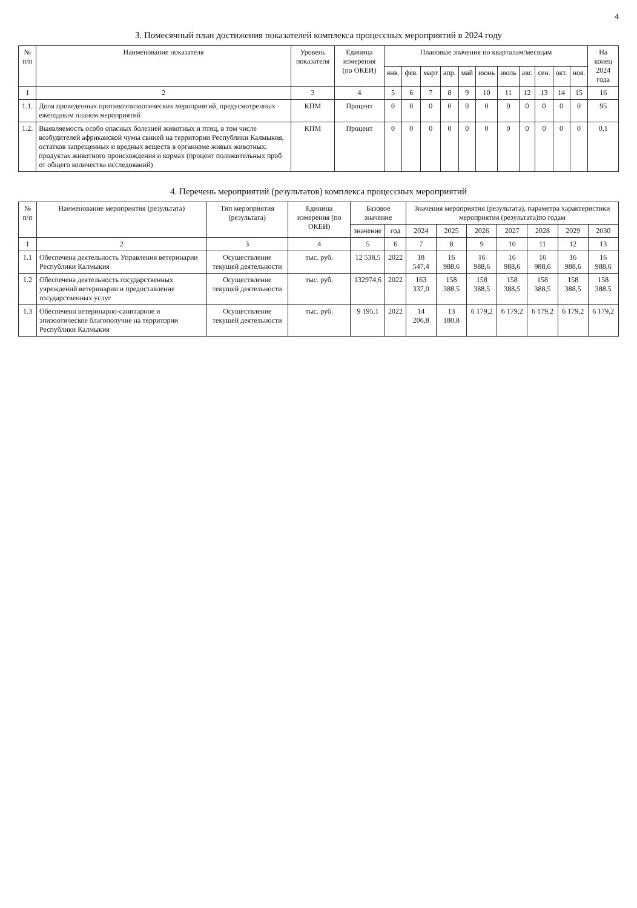4
3. Помесячный план достижения показателей комплекса процессных мероприятий в 2024 году
| № п/п | Наименование показателя | Уровень показателя | Единица измерения (по ОКЕИ) | Плановые значения по кварталам/месяцам | | | | | | | | | | | На конец 2024 года |
| --- | --- | --- | --- | --- | --- | --- | --- | --- | --- | --- | --- | --- | --- | --- | --- |
| | | | | янв. | фев. | март | апр. | май | июнь | июль | авг. | сен. | окт. | ноя. | |
| 1 | 2 | 3 | 4 | 5 | 6 | 7 | 8 | 9 | 10 | 11 | 12 | 13 | 14 | 15 | 16 |
| 1.1. | Доля проведенных противоэпизоотических мероприятий, предусмотренных ежегодным планом мероприятий | КПМ | Процент | 0 | 0 | 0 | 0 | 0 | 0 | 0 | 0 | 0 | 0 | 0 | 95 |
| 1.2. | Выявляемость особо опасных болезней животных и птиц, в том числе возбудителей африканской чумы свиней на территории Республики Калмыкия, остатков запрещенных и вредных веществ в организме живых животных, продуктах животного происхождения и кормах (процент положительных проб от общего количества исследований) | КПМ | Процент | 0 | 0 | 0 | 0 | 0 | 0 | 0 | 0 | 0 | 0 | 0 | 0,1 |
4. Перечень мероприятий (результатов) комплекса процессных мероприятий
| № п/п | Наименование мероприятия (результата) | Тип мероприятия (результата) | Единица измерения (по ОКЕИ) | Базовое значение | | Значения мероприятия (результата), параметра характеристики мероприятия (результата)по годам | | | | | | |
| --- | --- | --- | --- | --- | --- | --- | --- | --- | --- | --- | --- | --- |
| | | | | значение | год | 2024 | 2025 | 2026 | 2027 | 2028 | 2029 | 2030 |
| 1 | 2 | 3 | 4 | 5 | 6 | 7 | 8 | 9 | 10 | 11 | 12 | 13 |
| 1.1 | Обеспечена деятельность Управления ветеринарии Республики Калмыкия | Осуществление текущей деятельности | тыс. руб. | 12 538,5 | 2022 | 18 547,4 | 16 988,6 | 16 988,6 | 16 988,6 | 16 988,6 | 16 988,6 | 16 988,6 |
| 1.2 | Обеспечена деятельность государственных учреждений ветеринарии и предоставление государственных услуг | Осуществление текущей деятельности | тыс. руб. | 132974,6 | 2022 | 163 337,0 | 158 388,5 | 158 388,5 | 158 388,5 | 158 388,5 | 158 388,5 | 158 388,5 |
| 1.3 | Обеспечено ветеринарно-санитарное и эпизоотическое благополучие на территории Республики Калмыкия | Осуществление текущей деятельности | тыс. руб. | 9 195,1 | 2022 | 14 206,8 | 13 180,8 | 6 179,2 | 6 179,2 | 6 179,2 | 6 179,2 | 6 179,2 |